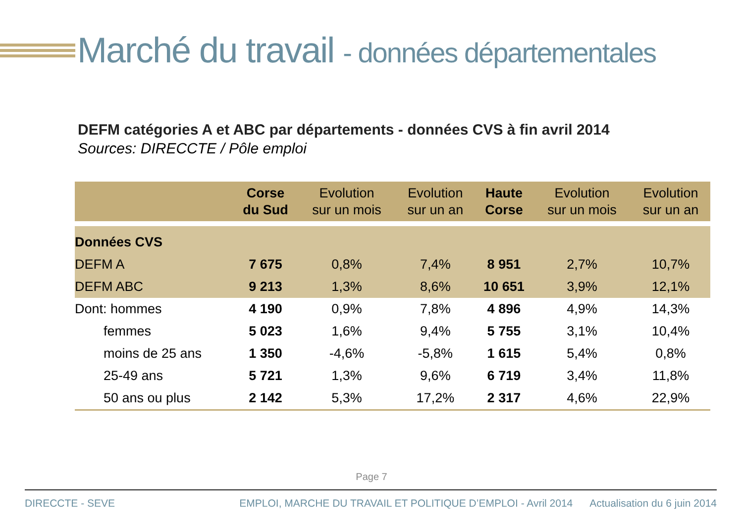Marché du travail - données départementales
DEFM catégories A et ABC par départements - données CVS à fin avril 2014
Sources: DIRECCTE / Pôle emploi
| | Corse du Sud | Evolution sur un mois | Evolution sur un an | Haute Corse | Evolution sur un mois | Evolution sur un an |
| --- | --- | --- | --- | --- | --- | --- |
| Données CVS | | | | | | |
| DEFM A | 7 675 | 0,8% | 7,4% | 8 951 | 2,7% | 10,7% |
| DEFM ABC | 9 213 | 1,3% | 8,6% | 10 651 | 3,9% | 12,1% |
| Dont: hommes | 4 190 | 0,9% | 7,8% | 4 896 | 4,9% | 14,3% |
| femmes | 5 023 | 1,6% | 9,4% | 5 755 | 3,1% | 10,4% |
| moins de 25 ans | 1 350 | -4,6% | -5,8% | 1 615 | 5,4% | 0,8% |
| 25-49 ans | 5 721 | 1,3% | 9,6% | 6 719 | 3,4% | 11,8% |
| 50 ans ou plus | 2 142 | 5,3% | 17,2% | 2 317 | 4,6% | 22,9% |
Page 7
DIRECCTE - SEVE EMPLOI, MARCHE DU TRAVAIL ET POLITIQUE D’EMPLOI - Avril 2014 Actualisation du 6 juin 2014